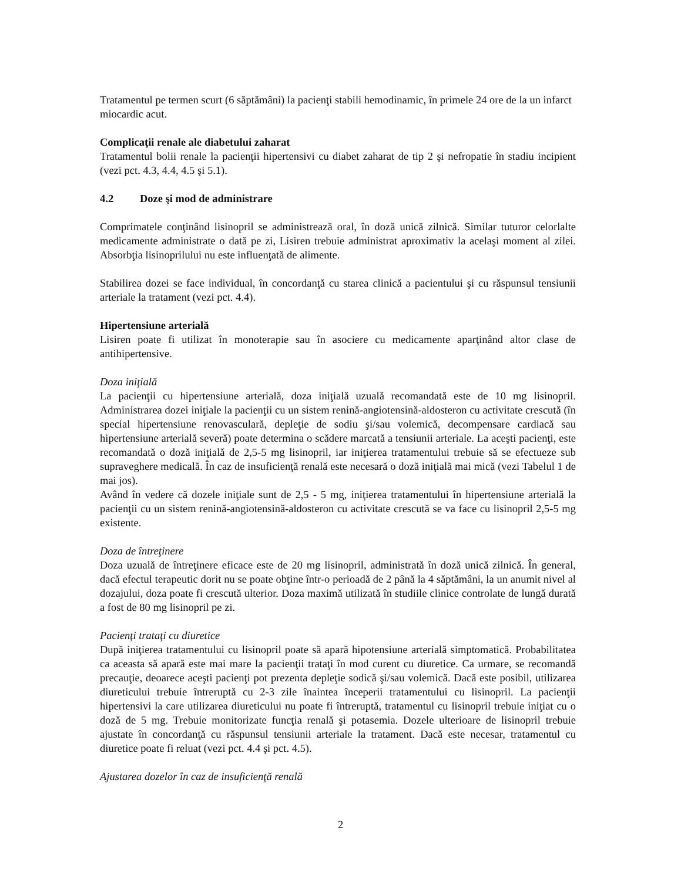Tratamentul pe termen scurt (6 săptămâni) la pacienţi stabili hemodinamic, în primele 24 ore de la un infarct miocardic acut.
Complicaţii renale ale diabetului zaharat
Tratamentul bolii renale la pacienţii hipertensivi cu diabet zaharat de tip 2 şi nefropatie în stadiu incipient (vezi pct. 4.3, 4.4, 4.5 şi 5.1).
4.2 Doze şi mod de administrare
Comprimatele conţinând lisinopril se administrează oral, în doză unică zilnică. Similar tuturor celorlalte medicamente administrate o dată pe zi, Lisiren trebuie administrat aproximativ la acelaşi moment al zilei. Absorbţia lisinoprilului nu este influenţată de alimente.
Stabilirea dozei se face individual, în concordanţă cu starea clinică a pacientului şi cu răspunsul tensiunii arteriale la tratament (vezi pct. 4.4).
Hipertensiune arterială
Lisiren poate fi utilizat în monoterapie sau în asociere cu medicamente aparţinând altor clase de antihipertensive.
Doza iniţială
La pacienţii cu hipertensiune arterială, doza iniţială uzuală recomandată este de 10 mg lisinopril. Administrarea dozei iniţiale la pacienţii cu un sistem renină-angiotensină-aldosteron cu activitate crescută (în special hipertensiune renovasculară, depleţie de sodiu şi/sau volemică, decompensare cardiacă sau hipertensiune arterială severă) poate determina o scădere marcată a tensiunii arteriale. La aceşti pacienţi, este recomandată o doză iniţială de 2,5-5 mg lisinopril, iar iniţierea tratamentului trebuie să se efectueze sub supraveghere medicală. În caz de insuficienţă renală este necesară o doză iniţială mai mică (vezi Tabelul 1 de mai jos).
Având în vedere că dozele iniţiale sunt de 2,5 - 5 mg, iniţierea tratamentului în hipertensiune arterială la pacienţii cu un sistem renină-angiotensină-aldosteron cu activitate crescută se va face cu lisinopril 2,5-5 mg existente.
Doza de întreţinere
Doza uzuală de întreţinere eficace este de 20 mg lisinopril, administrată în doză unică zilnică. În general, dacă efectul terapeutic dorit nu se poate obţine într-o perioadă de 2 până la 4 săptămâni, la un anumit nivel al dozajului, doza poate fi crescută ulterior. Doza maximă utilizată în studiile clinice controlate de lungă durată a fost de 80 mg lisinopril pe zi.
Pacienţi trataţi cu diuretice
După iniţierea tratamentului cu lisinopril poate să apară hipotensiune arterială simptomatică. Probabilitatea ca aceasta să apară este mai mare la pacienţii trataţi în mod curent cu diuretice. Ca urmare, se recomandă precauţie, deoarece aceşti pacienţi pot prezenta depleţie sodică şi/sau volemică. Dacă este posibil, utilizarea diureticului trebuie întreruptă cu 2-3 zile înaintea începerii tratamentului cu lisinopril. La pacienţii hipertensivi la care utilizarea diureticului nu poate fi întreruptă, tratamentul cu lisinopril trebuie iniţiat cu o doză de 5 mg. Trebuie monitorizate funcţia renală şi potasemia. Dozele ulterioare de lisinopril trebuie ajustate în concordanţă cu răspunsul tensiunii arteriale la tratament. Dacă este necesar, tratamentul cu diuretice poate fi reluat (vezi pct. 4.4 şi pct. 4.5).
Ajustarea dozelor în caz de insuficienţă renală
2